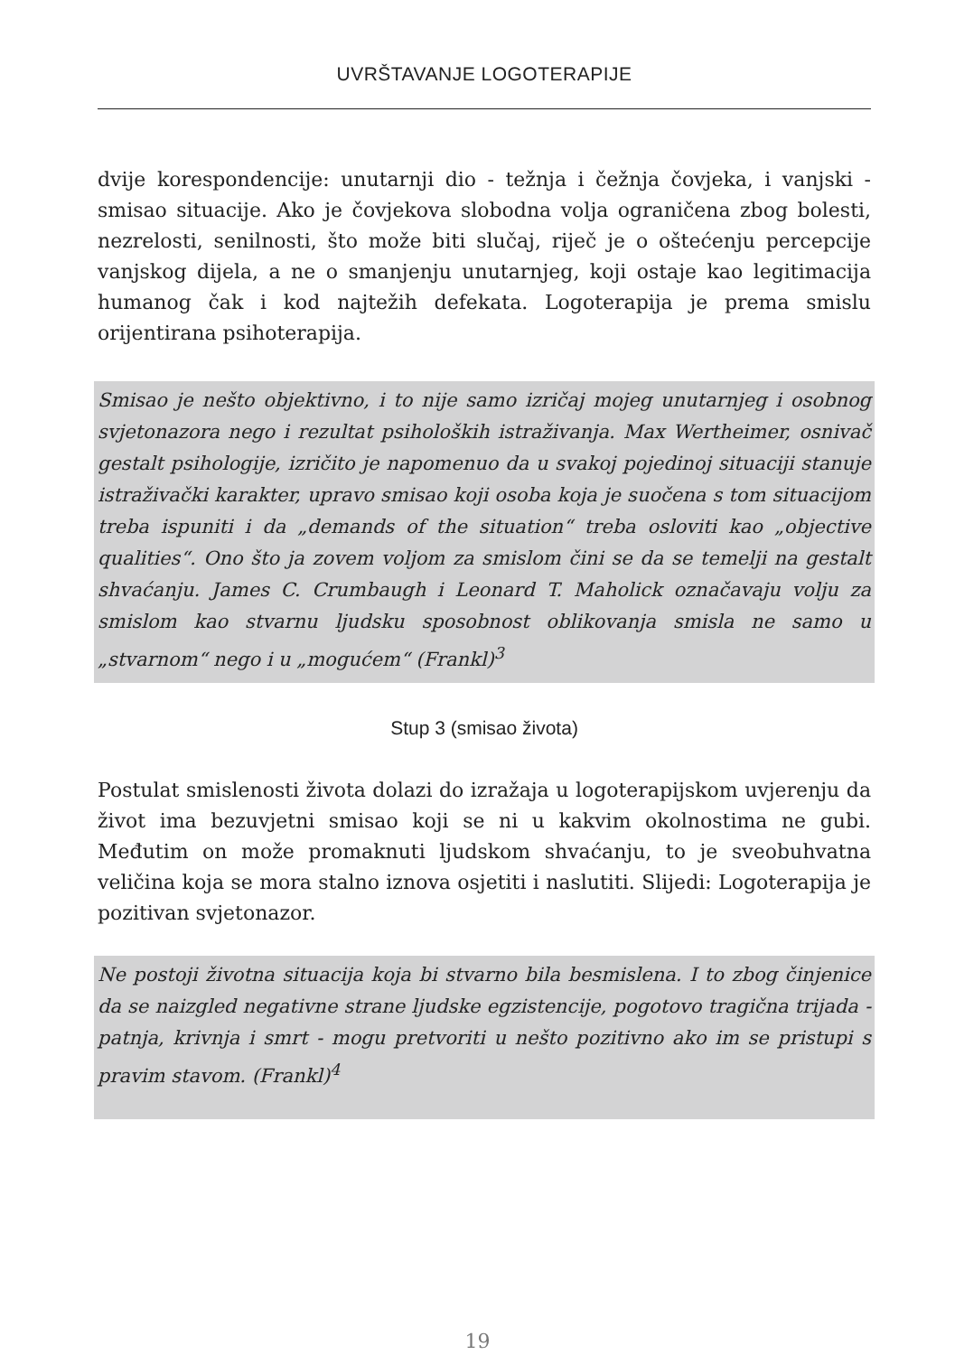UVRŠTAVANJE LOGOTERAPIJE
dvije korespondencije: unutarnji dio - težnja i čežnja čovjeka, i vanjski - smisao situacije. Ako je čovjekova slobodna volja ograničena zbog bolesti, nezrelosti, senilnosti, što može biti slučaj, riječ je o oštećenju percepcije vanjskog dijela, a ne o smanjenju unutarnjeg, koji ostaje kao legitimacija humanog čak i kod najtežih defekata. Logoterapija je prema smislu orijentirana psihoterapija.
Smisao je nešto objektivno, i to nije samo izričaj mojeg unutarnjeg i osobnog svjetonazora nego i rezultat psiholoških istraživanja. Max Wertheimer, osnivač gestalt psihologije, izričito je napomenuo da u svakoj pojedinoj situaciji stanuje istraživački karakter, upravo smisao koji osoba koja je suočena s tom situacijom treba ispuniti i da „demands of the situation“ treba osloviti kao „objective qualities“. Ono što ja zovem voljom za smislom čini se da se temelji na gestalt shvaćanju. James C. Crumbaugh i Leonard T. Maholick označavaju volju za smislom kao stvarnu ljudsku sposobnost oblikovanja smisla ne samo u „stvarnom“ nego i u „mogućem“ (Frankl)<sup>3</sup>
Stup 3 (smisao života)
Postulat smislenosti života dolazi do izražaja u logoterapijskom uvjerenju da život ima bezuvjetni smisao koji se ni u kakvim okolnostima ne gubi. Međutim on može promaknuti ljudskom shvaćanju, to je sveobuhvatna veličina koja se mora stalno iznova osjetiti i naslutiti. Slijedi: Logoterapija je pozitivan svjetonazor.
Ne postoji životna situacija koja bi stvarno bila besmislena. I to zbog činjenice da se naizgled negativne strane ljudske egzistencije, pogotovo tragična trijada - patnja, krivnja i smrt - mogu pretvoriti u nešto pozitivno ako im se pristupi s pravim stavom. (Frankl)<sup>4</sup>
19